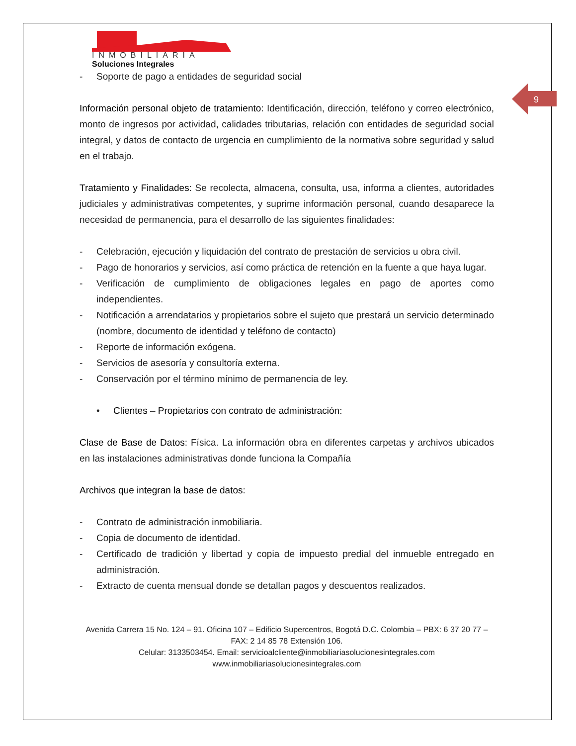9
INMOBILIARIA
Soluciones Integrales
- Soporte de pago a entidades de seguridad social
Información personal objeto de tratamiento: Identificación, dirección, teléfono y correo electrónico, monto de ingresos por actividad, calidades tributarias, relación con entidades de seguridad social integral, y datos de contacto de urgencia en cumplimiento de la normativa sobre seguridad y salud en el trabajo.
Tratamiento y Finalidades: Se recolecta, almacena, consulta, usa, informa a clientes, autoridades judiciales y administrativas competentes, y suprime información personal, cuando desaparece la necesidad de permanencia, para el desarrollo de las siguientes finalidades:
- Celebración, ejecución y liquidación del contrato de prestación de servicios u obra civil.
- Pago de honorarios y servicios, así como práctica de retención en la fuente a que haya lugar.
- Verificación de cumplimiento de obligaciones legales en pago de aportes como independientes.
- Notificación a arrendatarios y propietarios sobre el sujeto que prestará un servicio determinado (nombre, documento de identidad y teléfono de contacto)
- Reporte de información exógena.
- Servicios de asesoría y consultoría externa.
- Conservación por el término mínimo de permanencia de ley.
• Clientes – Propietarios con contrato de administración:
Clase de Base de Datos: Física. La información obra en diferentes carpetas y archivos ubicados en las instalaciones administrativas donde funciona la Compañía
Archivos que integran la base de datos:
- Contrato de administración inmobiliaria.
- Copia de documento de identidad.
- Certificado de tradición y libertad y copia de impuesto predial del inmueble entregado en administración.
- Extracto de cuenta mensual donde se detallan pagos y descuentos realizados.
Avenida Carrera 15 No. 124 – 91. Oficina 107 – Edificio Supercentros, Bogotá D.C. Colombia – PBX: 6 37 20 77 – FAX: 2 14 85 78 Extensión 106.
Celular: 3133503454. Email: servicioalcliente@inmobiliariasolucionesintegrales.com
www.inmobiliariasolucionesintegrales.com